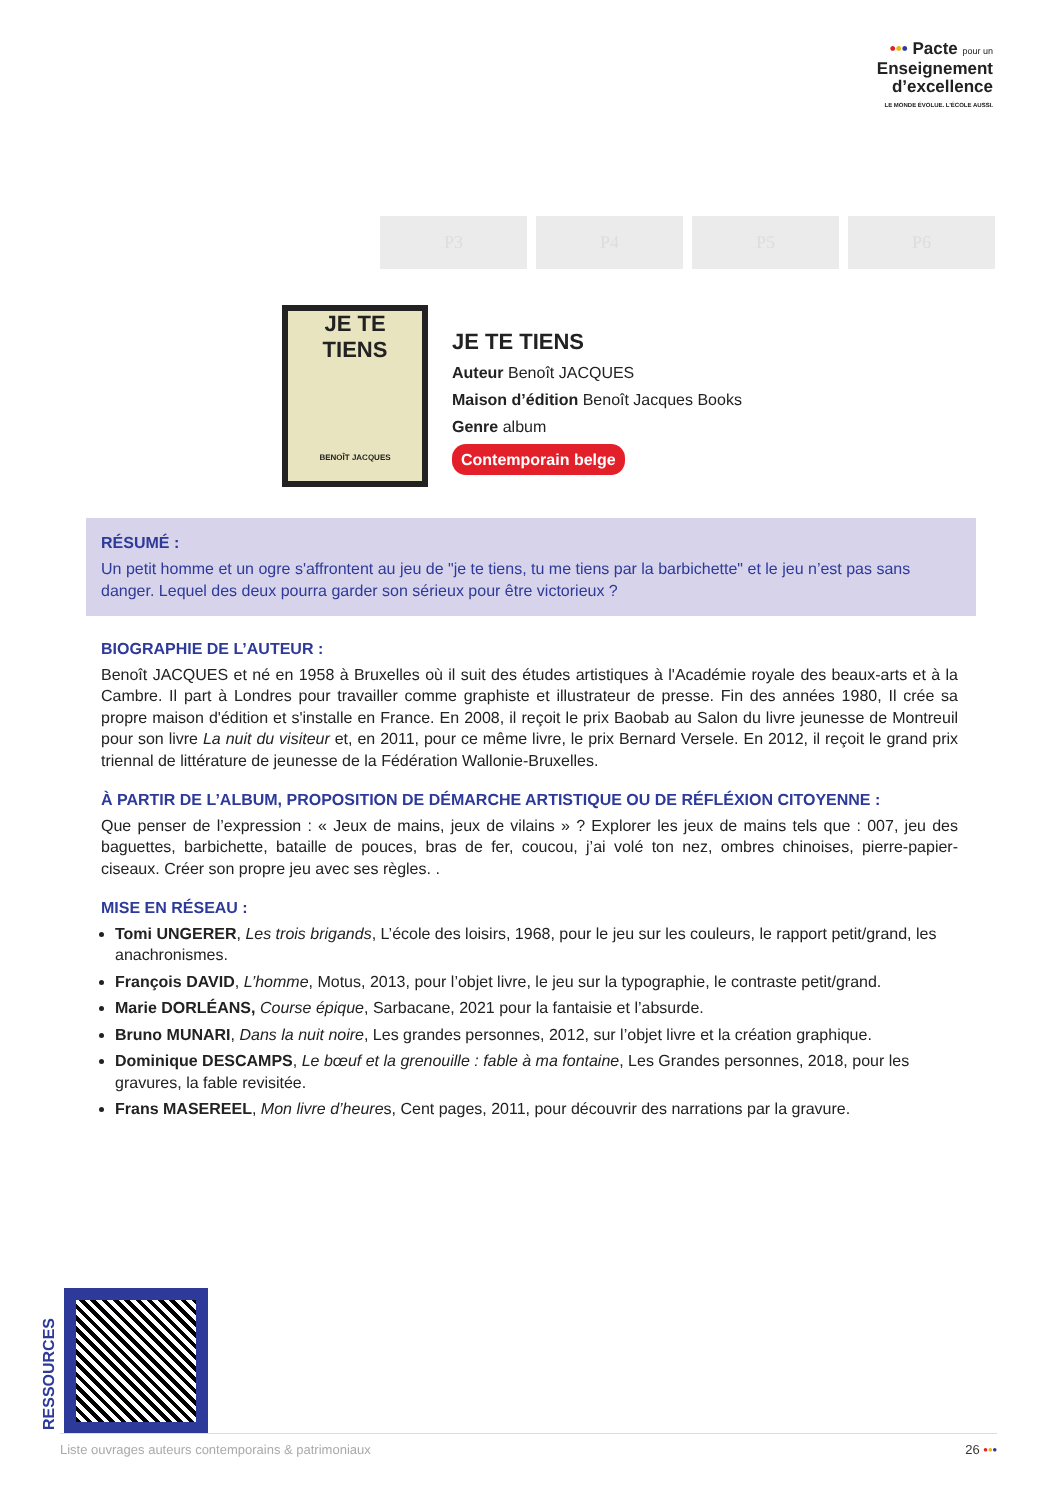••• Pacte pour un
Enseignement
d’excellence
LE MONDE ÉVOLUE. L’ÉCOLE AUSSI.
P3 P4 P5 P6
JE TE
TIENS
BENOÎT JACQUES
JE TE TIENS
Auteur Benoît JACQUES
Maison d’édition Benoît Jacques Books
Genre album
Contemporain belge
RÉSUMÉ :
Un petit homme et un ogre s'affrontent au jeu de "je te tiens, tu me tiens par la barbichette" et le jeu n’est pas sans danger. Lequel des deux pourra garder son sérieux pour être victorieux ?
BIOGRAPHIE DE L’AUTEUR :
Benoît JACQUES et né en 1958 à Bruxelles où il suit des études artistiques à l'Académie royale des beaux-arts et à la Cambre. Il part à Londres pour travailler comme graphiste et illustrateur de presse. Fin des années 1980, Il crée sa propre maison d'édition et s'installe en France. En 2008, il reçoit le prix Baobab au Salon du livre jeunesse de Montreuil pour son livre La nuit du visiteur et, en 2011, pour ce même livre, le prix Bernard Versele. En 2012, il reçoit le grand prix triennal de littérature de jeunesse de la Fédération Wallonie-Bruxelles.
À PARTIR DE L’ALBUM, PROPOSITION DE DÉMARCHE ARTISTIQUE OU DE RÉFLÉXION CITOYENNE :
Que penser de l’expression : « Jeux de mains, jeux de vilains » ? Explorer les jeux de mains tels que : 007, jeu des baguettes, barbichette, bataille de pouces, bras de fer, coucou, j’ai volé ton nez, ombres chinoises, pierre-papier-ciseaux. Créer son propre jeu avec ses règles. .
MISE EN RÉSEAU :
Tomi UNGERER, Les trois brigands, L’école des loisirs, 1968, pour le jeu sur les couleurs, le rapport petit/grand, les anachronismes.
François DAVID, L’homme, Motus, 2013, pour l’objet livre, le jeu sur la typographie, le contraste petit/grand.
Marie DORLÉANS, Course épique, Sarbacane, 2021 pour la fantaisie et l’absurde.
Bruno MUNARI, Dans la nuit noire, Les grandes personnes, 2012, sur l’objet livre et la création graphique.
Dominique DESCAMPS, Le bœuf et la grenouille : fable à ma fontaine, Les Grandes personnes, 2018, pour les gravures, la fable revisitée.
Frans MASEREEL, Mon livre d’heures, Cent pages, 2011, pour découvrir des narrations par la gravure.
RESSOURCES
Liste ouvrages auteurs contemporains & patrimoniaux 26 •••